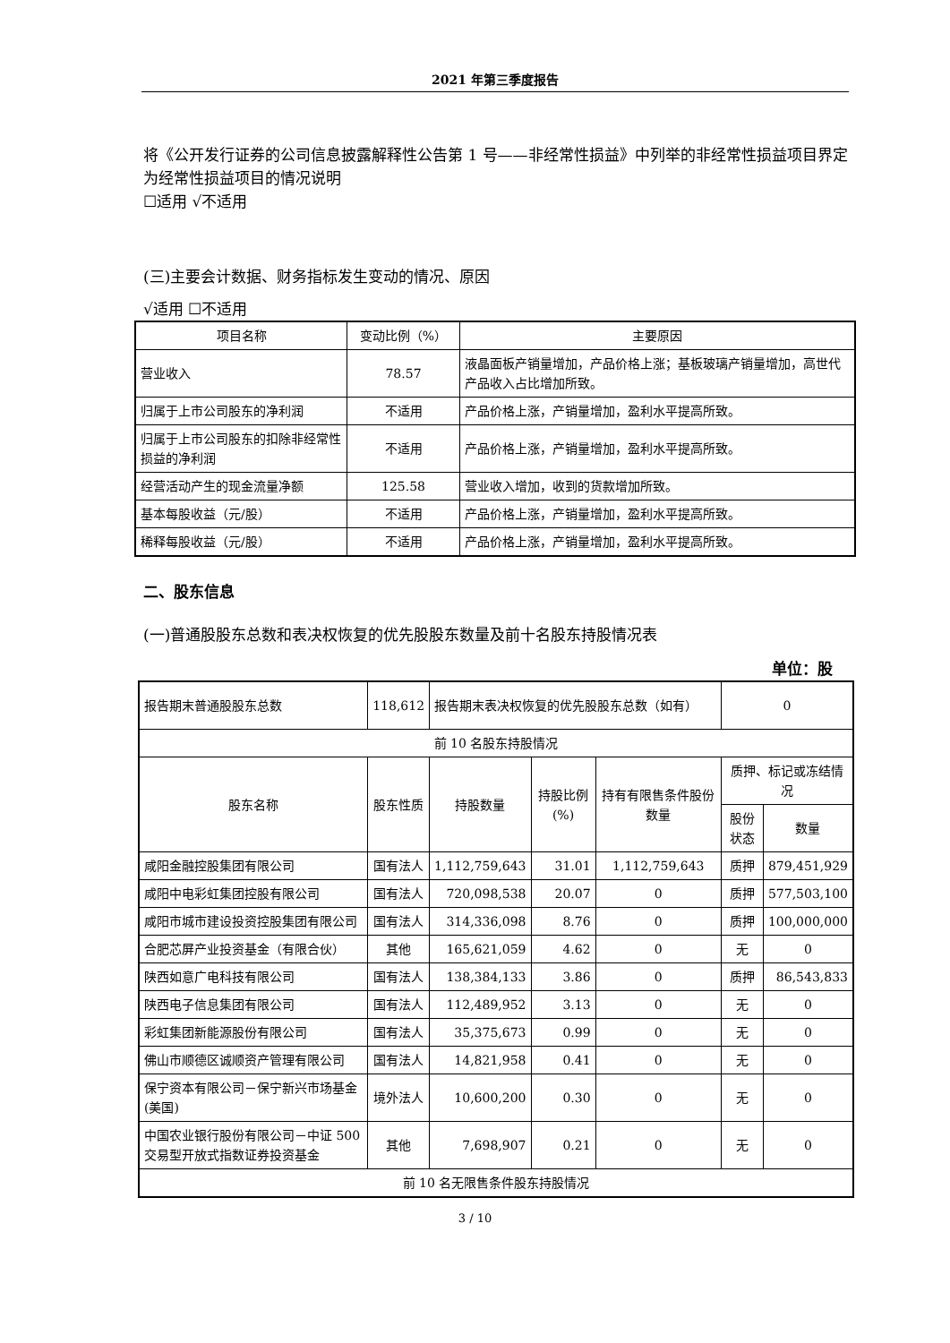2021 年第三季度报告
将《公开发行证券的公司信息披露解释性公告第 1 号——非经常性损益》中列举的非经常性损益项目界定为经常性损益项目的情况说明
☐适用 √不适用
(三)主要会计数据、财务指标发生变动的情况、原因
√适用 ☐不适用
| 项目名称 | 变动比例（%） | 主要原因 |
| 营业收入 | 78.57 | 液晶面板产销量增加，产品价格上涨；基板玻璃产销量增加，高世代产品收入占比增加所致。 |
| 归属于上市公司股东的净利润 | 不适用 | 产品价格上涨，产销量增加，盈利水平提高所致。 |
| 归属于上市公司股东的扣除非经常性损益的净利润 | 不适用 | 产品价格上涨，产销量增加，盈利水平提高所致。 |
| 经营活动产生的现金流量净额 | 125.58 | 营业收入增加，收到的货款增加所致。 |
| 基本每股收益（元/股） | 不适用 | 产品价格上涨，产销量增加，盈利水平提高所致。 |
| 稀释每股收益（元/股） | 不适用 | 产品价格上涨，产销量增加，盈利水平提高所致。 |
二、股东信息
(一)普通股股东总数和表决权恢复的优先股股东数量及前十名股东持股情况表
单位：股
| 报告期末普通股股东总数 | 118,612 | 报告期末表决权恢复的优先股股东总数（如有） | | | 0 | |
| 前 10 名股东持股情况 | | | | | | |
| 股东名称 | 股东性质 | 持股数量 | 持股比例(%) | 持有有限售条件股份数量 | 质押、标记或冻结情况 | |
| | | | | | 股份状态 | 数量 |
| 咸阳金融控股集团有限公司 | 国有法人 | 1,112,759,643 | 31.01 | 1,112,759,643 | 质押 | 879,451,929 |
| 咸阳中电彩虹集团控股有限公司 | 国有法人 | 720,098,538 | 20.07 | 0 | 质押 | 577,503,100 |
| 咸阳市城市建设投资控股集团有限公司 | 国有法人 | 314,336,098 | 8.76 | 0 | 质押 | 100,000,000 |
| 合肥芯屏产业投资基金（有限合伙） | 其他 | 165,621,059 | 4.62 | 0 | 无 | 0 |
| 陕西如意广电科技有限公司 | 国有法人 | 138,384,133 | 3.86 | 0 | 质押 | 86,543,833 |
| 陕西电子信息集团有限公司 | 国有法人 | 112,489,952 | 3.13 | 0 | 无 | 0 |
| 彩虹集团新能源股份有限公司 | 国有法人 | 35,375,673 | 0.99 | 0 | 无 | 0 |
| 佛山市顺德区诚顺资产管理有限公司 | 国有法人 | 14,821,958 | 0.41 | 0 | 无 | 0 |
| 保宁资本有限公司－保宁新兴市场基金(美国) | 境外法人 | 10,600,200 | 0.30 | 0 | 无 | 0 |
| 中国农业银行股份有限公司－中证 500 交易型开放式指数证券投资基金 | 其他 | 7,698,907 | 0.21 | 0 | 无 | 0 |
| 前 10 名无限售条件股东持股情况 | | | | | | |
3 / 10